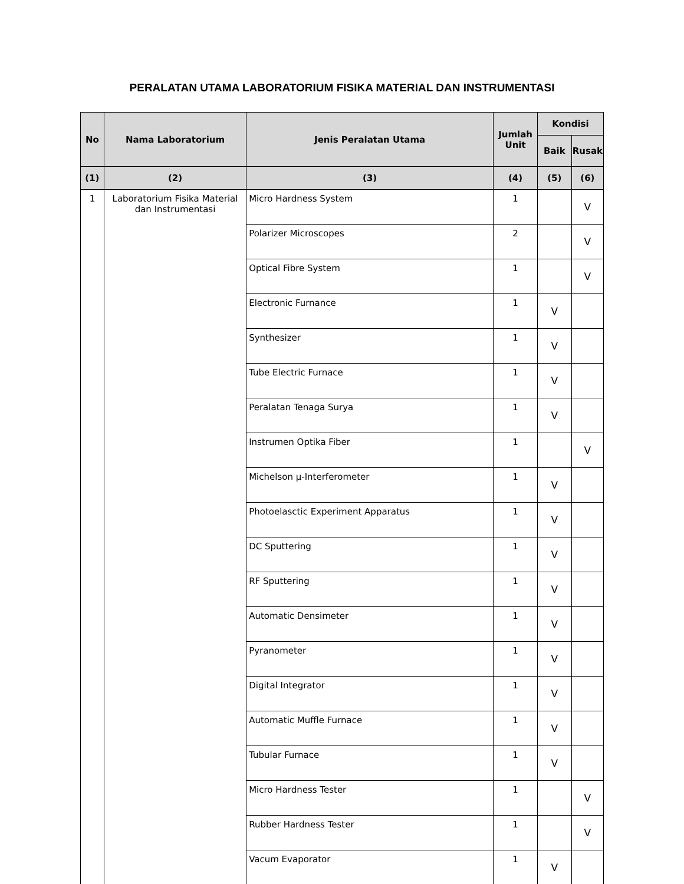PERALATAN UTAMA LABORATORIUM FISIKA MATERIAL DAN INSTRUMENTASI
| No | Nama Laboratorium | Jenis Peralatan Utama | Jumlah Unit | Kondisi | |
| --- | --- | --- | --- | --- | --- |
| | | | | Baik | Rusak |
| (1) | (2) | (3) | (4) | (5) | (6) |
| 1 | Laboratorium Fisika Material dan Instrumentasi | Micro Hardness System | 1 | | V |
| | | Polarizer Microscopes | 2 | | V |
| | | Optical Fibre System | 1 | | V |
| | | Electronic Furnance | 1 | V | |
| | | Synthesizer | 1 | V | |
| | | Tube Electric Furnace | 1 | V | |
| | | Peralatan Tenaga Surya | 1 | V | |
| | | Instrumen Optika Fiber | 1 | | V |
| | | Michelson μ-Interferometer | 1 | V | |
| | | Photoelasctic Experiment Apparatus | 1 | V | |
| | | DC Sputtering | 1 | V | |
| | | RF Sputtering | 1 | V | |
| | | Automatic Densimeter | 1 | V | |
| | | Pyranometer | 1 | V | |
| | | Digital Integrator | 1 | V | |
| | | Automatic Muffle Furnace | 1 | V | |
| | | Tubular Furnace | 1 | V | |
| | | Micro Hardness Tester | 1 | | V |
| | | Rubber Hardness Tester | 1 | | V |
| | | Vacum Evaporator | 1 | V | |